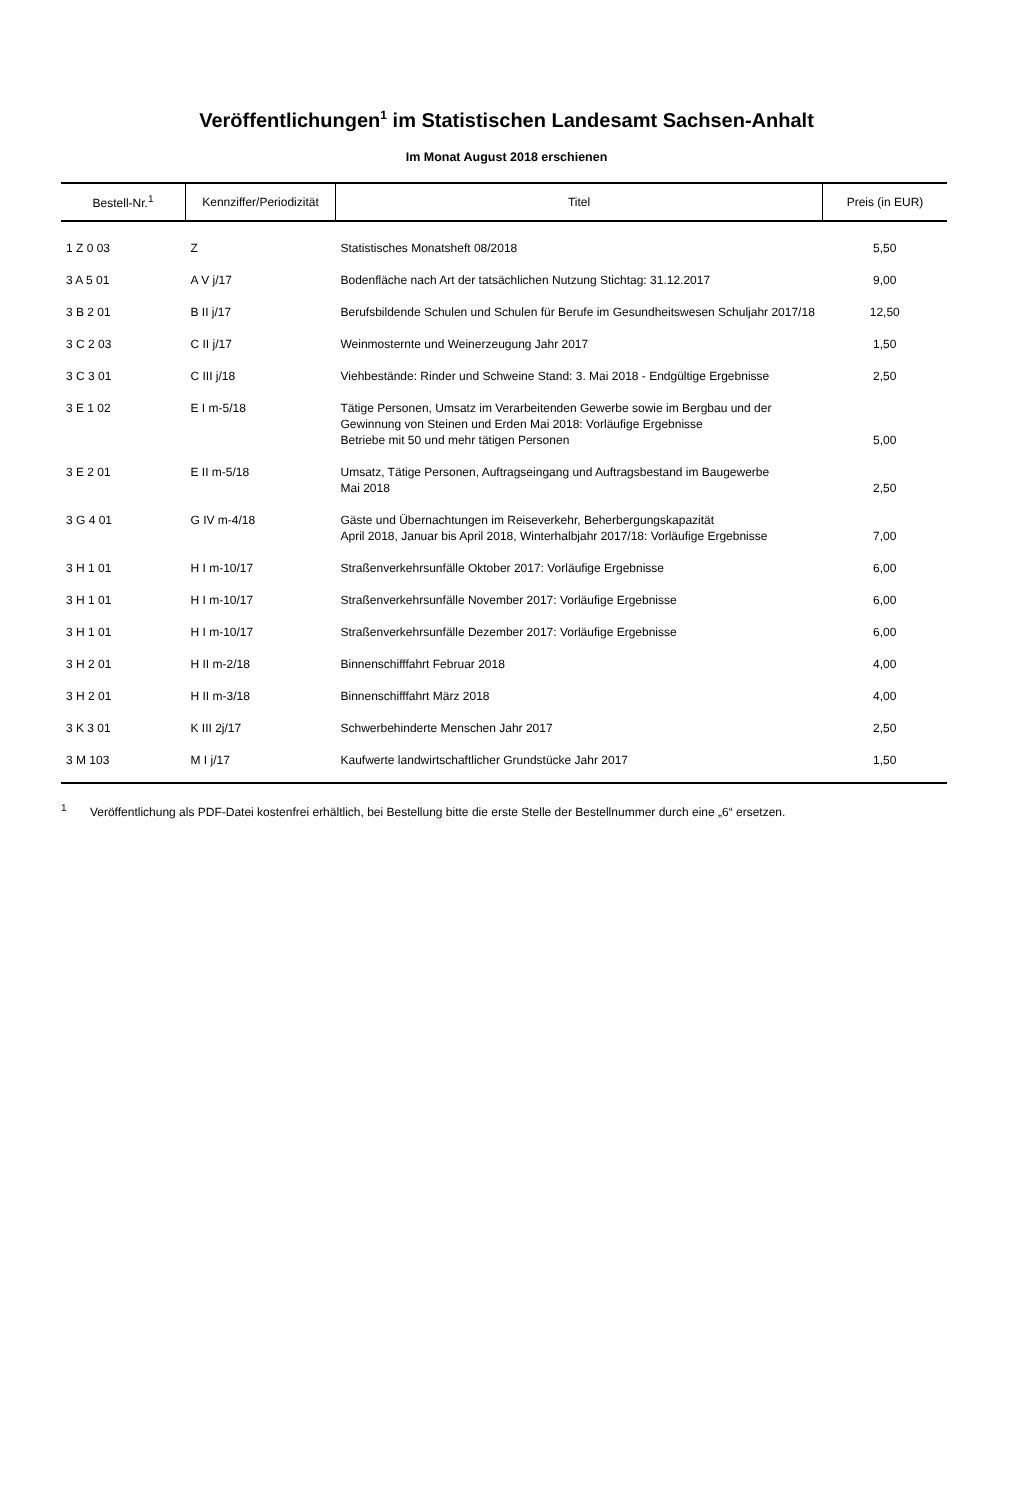Veröffentlichungen<sup>1</sup> im Statistischen Landesamt Sachsen-Anhalt
Im Monat August 2018 erschienen
| Bestell-Nr.<sup>1</sup> | Kennziffer/Periodizität | Titel | Preis (in EUR) |
| --- | --- | --- | --- |
| 1 Z 0 03 | Z | Statistisches Monatsheft 08/2018 | 5,50 |
| 3 A 5 01 | A V j/17 | Bodenfläche nach Art der tatsächlichen Nutzung Stichtag: 31.12.2017 | 9,00 |
| 3 B 2 01 | B II j/17 | Berufsbildende Schulen und Schulen für Berufe im Gesundheitswesen Schuljahr 2017/18 | 12,50 |
| 3 C 2 03 | C II j/17 | Weinmosternte und Weinerzeugung Jahr 2017 | 1,50 |
| 3 C 3 01 | C III j/18 | Viehbestände: Rinder und Schweine Stand: 3. Mai 2018 - Endgültige Ergebnisse | 2,50 |
| 3 E 1 02 | E I m-5/18 | Tätige Personen, Umsatz im Verarbeitenden Gewerbe sowie im Bergbau und der Gewinnung von Steinen und Erden Mai 2018: Vorläufige Ergebnisse Betriebe mit 50 und mehr tätigen Personen | 5,00 |
| 3 E 2 01 | E II m-5/18 | Umsatz, Tätige Personen, Auftragseingang und Auftragsbestand im Baugewerbe Mai 2018 | 2,50 |
| 3 G 4 01 | G IV m-4/18 | Gäste und Übernachtungen im Reiseverkehr, Beherbergungskapazität April 2018, Januar bis April 2018, Winterhalbjahr 2017/18: Vorläufige Ergebnisse | 7,00 |
| 3 H 1 01 | H I m-10/17 | Straßenverkehrsunfälle Oktober 2017: Vorläufige Ergebnisse | 6,00 |
| 3 H 1 01 | H I m-10/17 | Straßenverkehrsunfälle November 2017: Vorläufige Ergebnisse | 6,00 |
| 3 H 1 01 | H I m-10/17 | Straßenverkehrsunfälle Dezember 2017: Vorläufige Ergebnisse | 6,00 |
| 3 H 2 01 | H II m-2/18 | Binnenschifffahrt Februar 2018 | 4,00 |
| 3 H 2 01 | H II m-3/18 | Binnenschifffahrt März 2018 | 4,00 |
| 3 K 3 01 | K III 2j/17 | Schwerbehinderte Menschen Jahr 2017 | 2,50 |
| 3 M 103 | M I j/17 | Kaufwerte landwirtschaftlicher Grundstücke Jahr 2017 | 1,50 |
<sup>1</sup> Veröffentlichung als PDF-Datei kostenfrei erhältlich, bei Bestellung bitte die erste Stelle der Bestellnummer durch eine „6“ ersetzen.